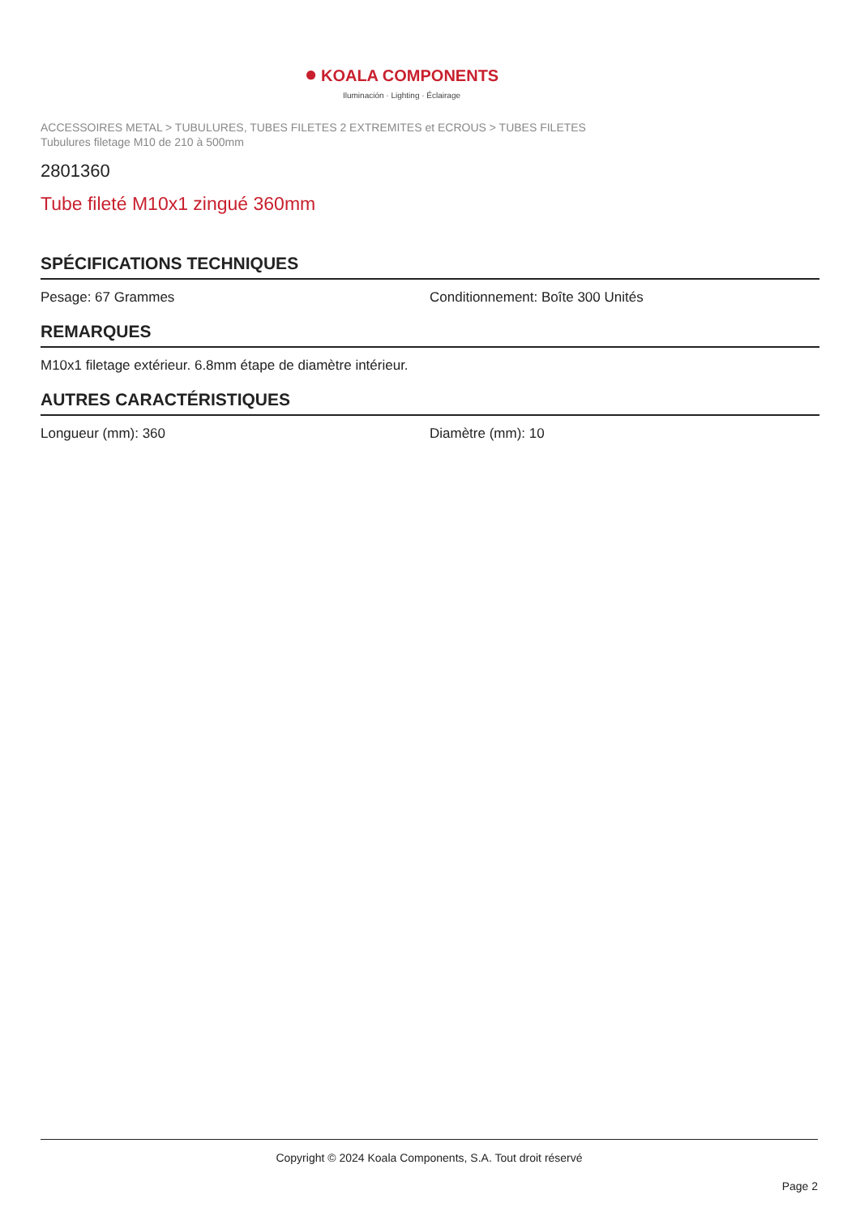● KOALA COMPONENTS
Iluminación · Lighting · Éclairage
ACCESSOIRES METAL > TUBULURES, TUBES FILETES 2 EXTREMITES et ECROUS > TUBES FILETES
Tubulures filetage M10 de 210 à 500mm
2801360
Tube fileté M10x1 zingué 360mm
SPÉCIFICATIONS TECHNIQUES
Pesage: 67 Grammes Conditionnement: Boîte 300 Unités
REMARQUES
M10x1 filetage extérieur. 6.8mm étape de diamètre intérieur.
AUTRES CARACTÉRISTIQUES
Longueur (mm): 360 Diamètre (mm): 10
Copyright © 2024 Koala Components, S.A. Tout droit réservé
Page 2